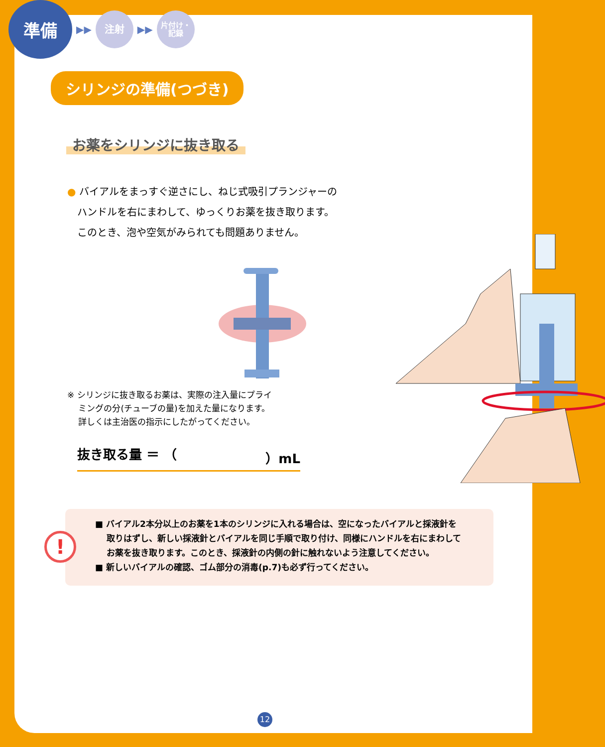準備
▶▶
注射
▶▶
片付け・
記録
シリンジの準備(つづき)
お薬をシリンジに抜き取る
● バイアルをまっすぐ逆さにし、ねじ式吸引プランジャーの
　ハンドルを右にまわして、ゆっくりお薬を抜き取ります。
　このとき、泡や空気がみられても問題ありません。
※ シリンジに抜き取るお薬は、実際の注入量にプライ
　 ミングの分(チューブの量)を加えた量になります。
　 詳しくは主治医の指示にしたがってください。
抜き取る量 ＝ （ ）mL
!
■ バイアル2本分以上のお薬を1本のシリンジに入れる場合は、空になったバイアルと採液針を
　 取りはずし、新しい採液針とバイアルを同じ手順で取り付け、同様にハンドルを右にまわして
　 お薬を抜き取ります。このとき、採液針の内側の針に触れないよう注意してください。
■ 新しいバイアルの確認、ゴム部分の消毒(p.7)も必ず行ってください。
12